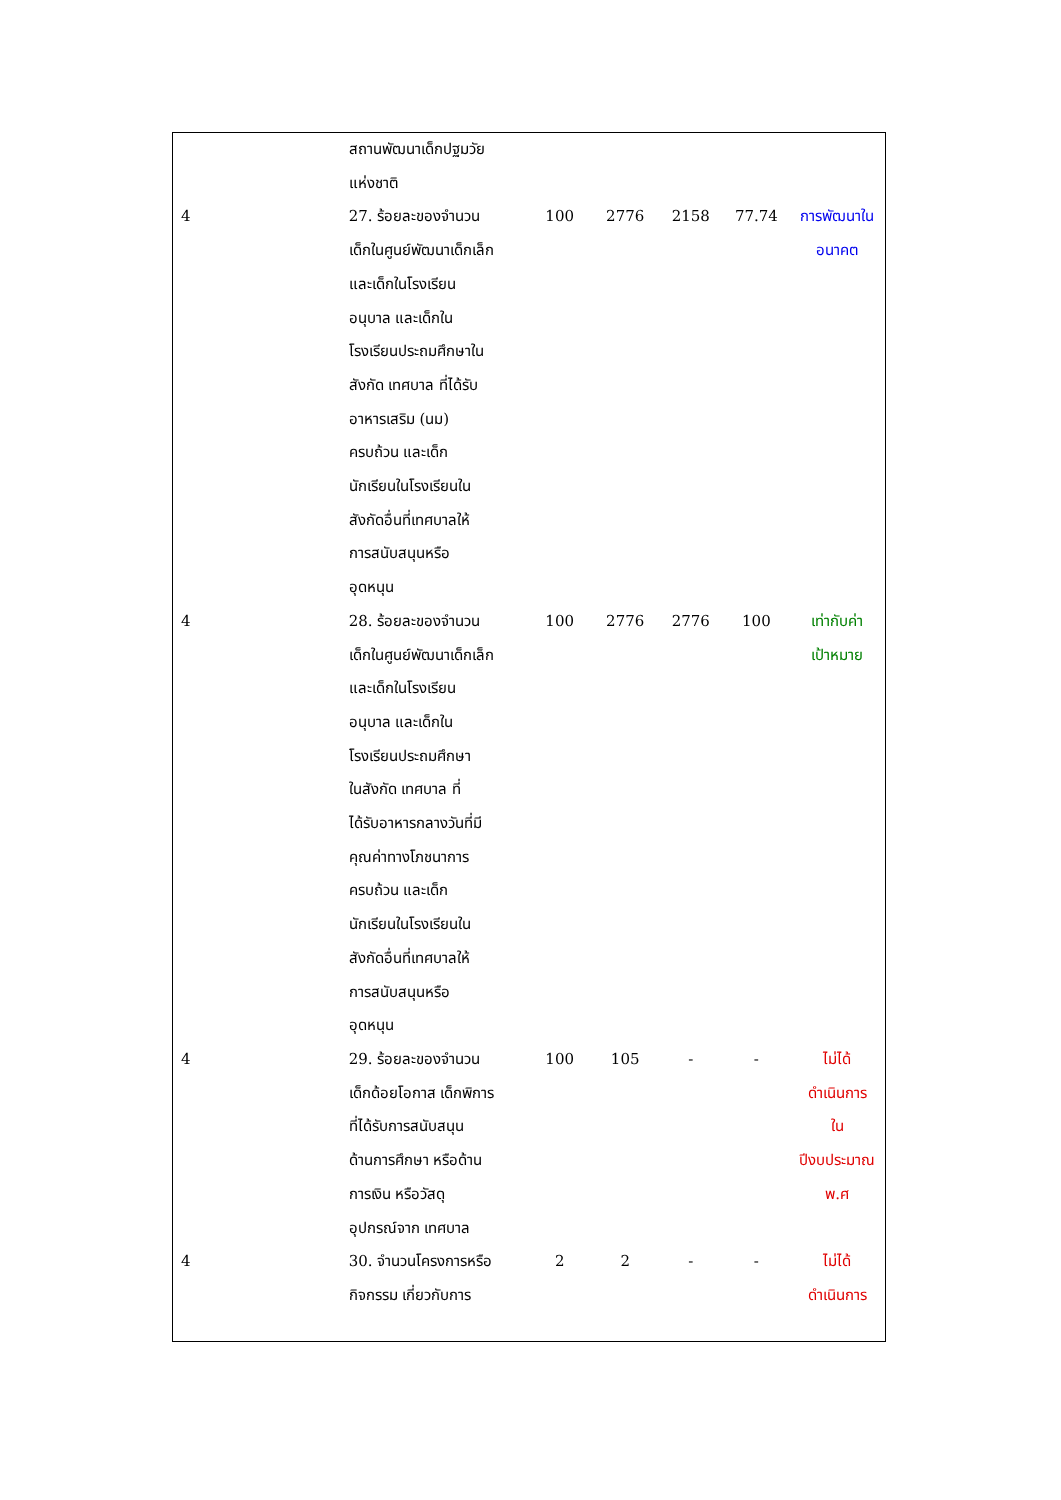| | สถานพัฒนาเด็กปฐมวัย แห่งชาติ | | | | | |
| 4 | 27. ร้อยละของจำนวน เด็กในศูนย์พัฒนาเด็กเล็ก และเด็กในโรงเรียน อนุบาล และเด็กใน โรงเรียนประถมศึกษาใน สังกัด เทศบาล ที่ได้รับ อาหารเสริม (นม) ครบถ้วน และเด็ก นักเรียนในโรงเรียนใน สังกัดอื่นที่เทศบาลให้ การสนับสนุนหรือ อุดหนุน | 100 | 2776 | 2158 | 77.74 | การพัฒนาใน อนาคต |
| 4 | 28. ร้อยละของจำนวน เด็กในศูนย์พัฒนาเด็กเล็ก และเด็กในโรงเรียน อนุบาล และเด็กใน โรงเรียนประถมศึกษา ในสังกัด เทศบาล ที่ ได้รับอาหารกลางวันที่มี คุณค่าทางโภชนาการ ครบถ้วน และเด็ก นักเรียนในโรงเรียนใน สังกัดอื่นที่เทศบาลให้ การสนับสนุนหรือ อุดหนุน | 100 | 2776 | 2776 | 100 | เท่ากับค่า เป้าหมาย |
| 4 | 29. ร้อยละของจำนวน เด็กด้อยโอกาส เด็กพิการ ที่ได้รับการสนับสนุน ด้านการศึกษา หรือด้าน การเงิน หรือวัสดุ อุปกรณ์จาก เทศบาล | 100 | 105 | - | - | ไม่ได้ ดำเนินการ ใน ปีงบประมาณ พ.ศ |
| 4 | 30. จำนวนโครงการหรือ กิจกรรม เกี่ยวกับการ | 2 | 2 | - | - | ไม่ได้ ดำเนินการ |